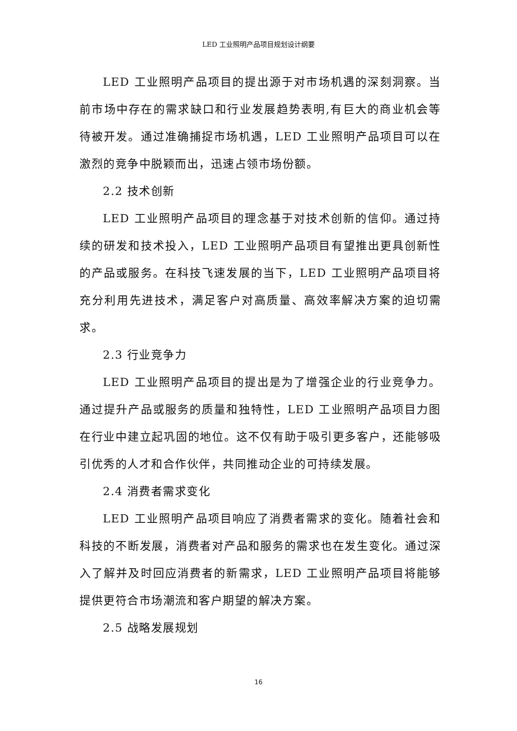LED 工业照明产品项目规划设计纲要
LED 工业照明产品项目的提出源于对市场机遇的深刻洞察。当前市场中存在的需求缺口和行业发展趋势表明,有巨大的商业机会等待被开发。通过准确捕捉市场机遇，LED 工业照明产品项目可以在激烈的竞争中脱颖而出，迅速占领市场份额。
2.2 技术创新
LED 工业照明产品项目的理念基于对技术创新的信仰。通过持续的研发和技术投入，LED 工业照明产品项目有望推出更具创新性的产品或服务。在科技飞速发展的当下，LED 工业照明产品项目将充分利用先进技术，满足客户对高质量、高效率解决方案的迫切需求。
2.3 行业竞争力
LED 工业照明产品项目的提出是为了增强企业的行业竞争力。通过提升产品或服务的质量和独特性，LED 工业照明产品项目力图在行业中建立起巩固的地位。这不仅有助于吸引更多客户，还能够吸引优秀的人才和合作伙伴，共同推动企业的可持续发展。
2.4 消费者需求变化
LED 工业照明产品项目响应了消费者需求的变化。随着社会和科技的不断发展，消费者对产品和服务的需求也在发生变化。通过深入了解并及时回应消费者的新需求，LED 工业照明产品项目将能够提供更符合市场潮流和客户期望的解决方案。
2.5 战略发展规划
16